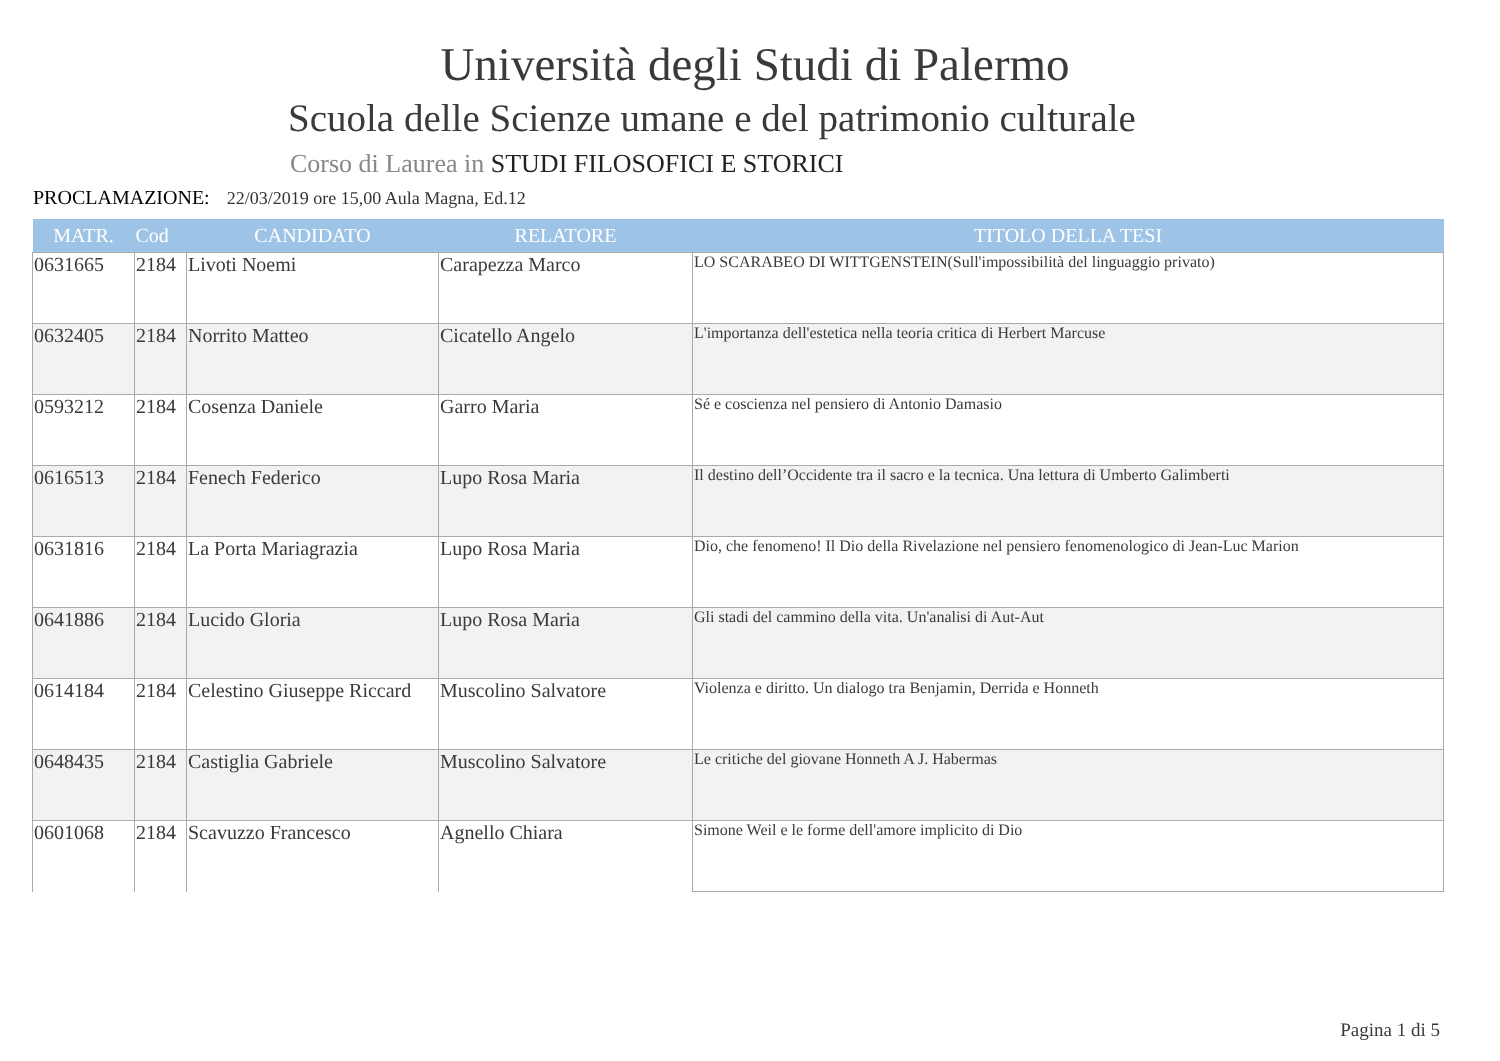Università degli Studi di Palermo
Scuola delle Scienze umane e del patrimonio culturale
Corso di Laurea in STUDI FILOSOFICI E STORICI
PROCLAMAZIONE: 22/03/2019 ore 15,00 Aula Magna, Ed.12
| MATR. | Cod | CANDIDATO | RELATORE | TITOLO DELLA TESI |
| --- | --- | --- | --- | --- |
| 0631665 | 2184 | Livoti Noemi | Carapezza Marco | LO SCARABEO DI WITTGENSTEIN(Sull'impossibilità del linguaggio privato) |
| 0632405 | 2184 | Norrito Matteo | Cicatello Angelo | L'importanza dell'estetica nella teoria critica di Herbert Marcuse |
| 0593212 | 2184 | Cosenza Daniele | Garro Maria | Sé e coscienza nel pensiero di Antonio Damasio |
| 0616513 | 2184 | Fenech Federico | Lupo Rosa Maria | Il destino dell’Occidente tra il sacro e la tecnica. Una lettura di Umberto Galimberti |
| 0631816 | 2184 | La Porta Mariagrazia | Lupo Rosa Maria | Dio, che fenomeno! Il Dio della Rivelazione nel pensiero fenomenologico di Jean-Luc Marion |
| 0641886 | 2184 | Lucido Gloria | Lupo Rosa Maria | Gli stadi del cammino della vita. Un'analisi di Aut-Aut |
| 0614184 | 2184 | Celestino Giuseppe Riccard | Muscolino Salvatore | Violenza e diritto. Un dialogo tra Benjamin, Derrida e Honneth |
| 0648435 | 2184 | Castiglia Gabriele | Muscolino Salvatore | Le critiche del giovane Honneth A J. Habermas |
| 0601068 | 2184 | Scavuzzo Francesco | Agnello Chiara | Simone Weil e le forme dell'amore implicito di Dio |
Pagina 1 di 5